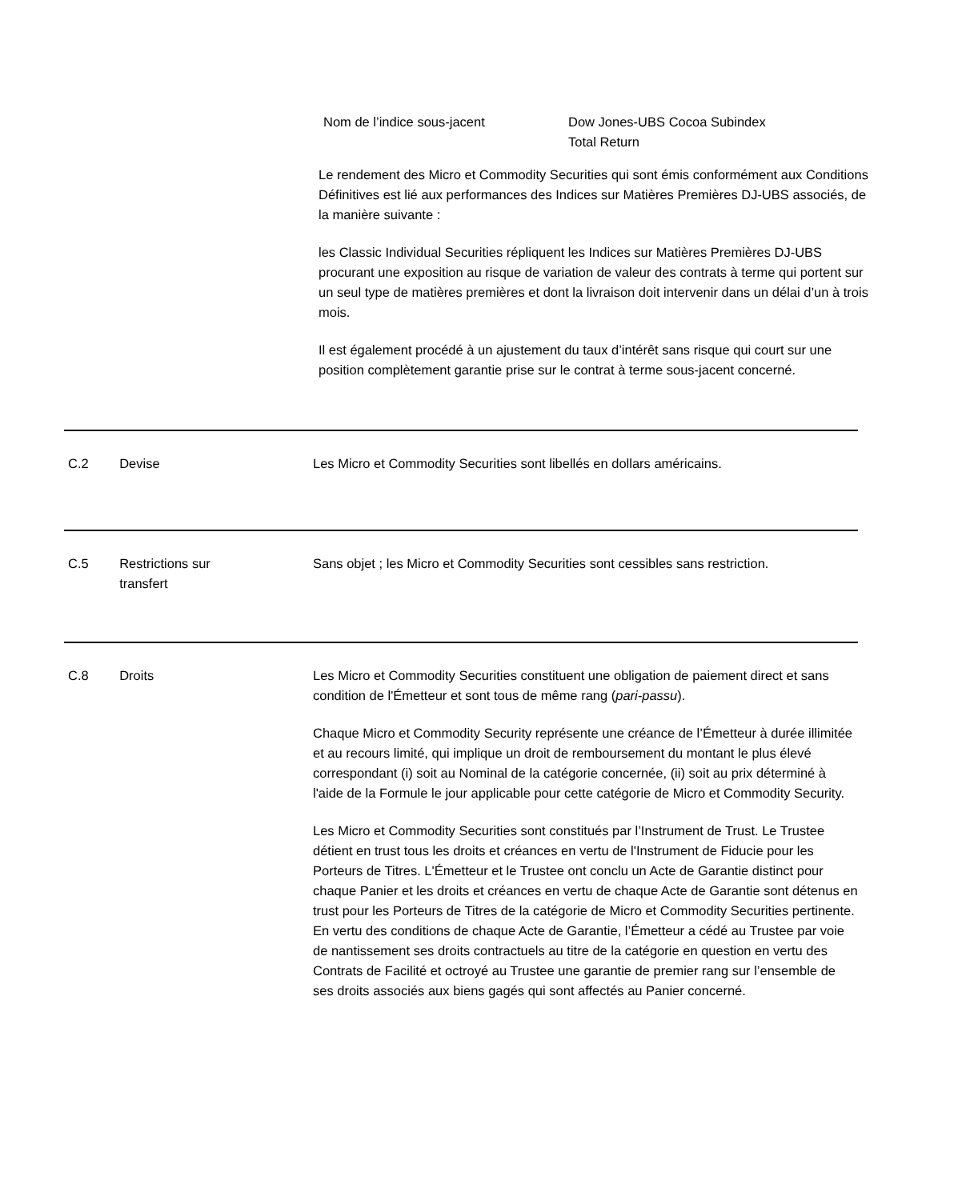Nom de l’indice sous-jacent Dow Jones-UBS Cocoa Subindex
Total Return
Le rendement des Micro et Commodity Securities qui sont émis conformément aux Conditions Définitives est lié aux performances des Indices sur Matières Premières DJ-UBS associés, de la manière suivante :
les Classic Individual Securities répliquent les Indices sur Matières Premières DJ-UBS procurant une exposition au risque de variation de valeur des contrats à terme qui portent sur un seul type de matières premières et dont la livraison doit intervenir dans un délai d’un à trois mois.
Il est également procédé à un ajustement du taux d’intérêt sans risque qui court sur une position complètement garantie prise sur le contrat à terme sous-jacent concerné.
C.2 Devise Les Micro et Commodity Securities sont libellés en dollars américains.
C.5 Restrictions sur
transfert
Sans objet ; les Micro et Commodity Securities sont cessibles sans restriction.
C.8 Droits Les Micro et Commodity Securities constituent une obligation de paiement direct et sans condition de l'Émetteur et sont tous de même rang (pari-passu).
Chaque Micro et Commodity Security représente une créance de l’Émetteur à durée illimitée et au recours limité, qui implique un droit de remboursement du montant le plus élevé correspondant (i) soit au Nominal de la catégorie concernée, (ii) soit au prix déterminé à l'aide de la Formule le jour applicable pour cette catégorie de Micro et Commodity Security.
Les Micro et Commodity Securities sont constitués par l’Instrument de Trust. Le Trustee détient en trust tous les droits et créances en vertu de l'Instrument de Fiducie pour les Porteurs de Titres. L'Émetteur et le Trustee ont conclu un Acte de Garantie distinct pour chaque Panier et les droits et créances en vertu de chaque Acte de Garantie sont détenus en trust pour les Porteurs de Titres de la catégorie de Micro et Commodity Securities pertinente. En vertu des conditions de chaque Acte de Garantie, l’Émetteur a cédé au Trustee par voie de nantissement ses droits contractuels au titre de la catégorie en question en vertu des Contrats de Facilité et octroyé au Trustee une garantie de premier rang sur l’ensemble de ses droits associés aux biens gagés qui sont affectés au Panier concerné.